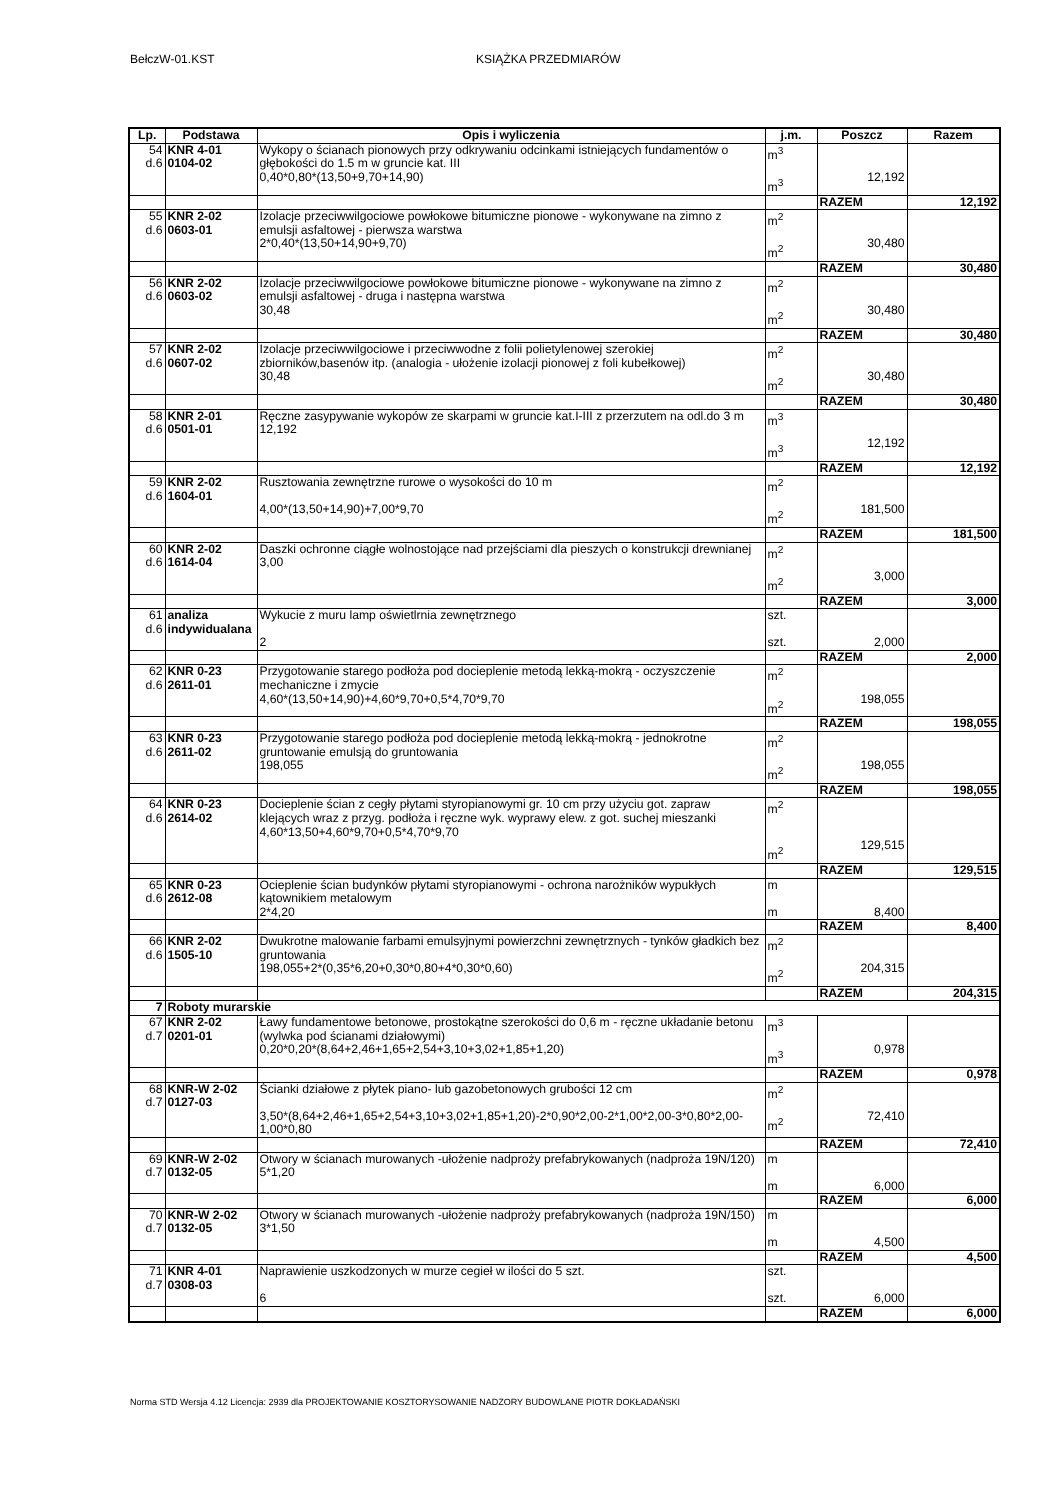BełczW-01.KST KSIĄŻKA PRZEDMIARÓW
| Lp. | Podstawa | Opis i wyliczenia | j.m. | Poszcz | Razem |
| --- | --- | --- | --- | --- | --- |
| 54 d.6 | KNR 4-01 0104-02 | Wykopy o ścianach pionowych przy odkrywaniu odcinkami istniejących fundamentów o głębokości do 1.5 m w gruncie kat. III 0,40*0,80*(13,50+9,70+14,90) | m<sup>3</sup> m<sup>3</sup> | 12,192 | |
| | | | | RAZEM | 12,192 |
| 55 d.6 | KNR 2-02 0603-01 | Izolacje przeciwwilgociowe powłokowe bitumiczne pionowe - wykonywane na zimno z emulsji asfaltowej - pierwsza warstwa 2*0,40*(13,50+14,90+9,70) | m<sup>2</sup> m<sup>2</sup> | 30,480 | |
| | | | | RAZEM | 30,480 |
| 56 d.6 | KNR 2-02 0603-02 | Izolacje przeciwwilgociowe powłokowe bitumiczne pionowe - wykonywane na zimno z emulsji asfaltowej - druga i następna warstwa 30,48 | m<sup>2</sup> m<sup>2</sup> | 30,480 | |
| | | | | RAZEM | 30,480 |
| 57 d.6 | KNR 2-02 0607-02 | Izolacje przeciwwilgociowe i przeciwwodne z folii polietylenowej szerokiej zbiorników,basenów itp. (analogia - ułożenie izolacji pionowej z foli kubełkowej) 30,48 | m<sup>2</sup> m<sup>2</sup> | 30,480 | |
| | | | | RAZEM | 30,480 |
| 58 d.6 | KNR 2-01 0501-01 | Ręczne zasypywanie wykopów ze skarpami w gruncie kat.I-III z przerzutem na odl.do 3 m 12,192 | m<sup>3</sup> m<sup>3</sup> | 12,192 | |
| | | | | RAZEM | 12,192 |
| 59 d.6 | KNR 2-02 1604-01 | Rusztowania zewnętrzne rurowe o wysokości do 10 m 4,00*(13,50+14,90)+7,00*9,70 | m<sup>2</sup> m<sup>2</sup> | 181,500 | |
| | | | | RAZEM | 181,500 |
| 60 d.6 | KNR 2-02 1614-04 | Daszki ochronne ciągłe wolnostojące nad przejściami dla pieszych o konstrukcji drewnianej 3,00 | m<sup>2</sup> m<sup>2</sup> | 3,000 | |
| | | | | RAZEM | 3,000 |
| 61 d.6 | analiza indywidualana | Wykucie z muru lamp oświetlrnia zewnętrznego 2 | szt. szt. | 2,000 | |
| | | | | RAZEM | 2,000 |
| 62 d.6 | KNR 0-23 2611-01 | Przygotowanie starego podłoża pod docieplenie metodą lekką-mokrą - oczyszczenie mechaniczne i zmycie 4,60*(13,50+14,90)+4,60*9,70+0,5*4,70*9,70 | m<sup>2</sup> m<sup>2</sup> | 198,055 | |
| | | | | RAZEM | 198,055 |
| 63 d.6 | KNR 0-23 2611-02 | Przygotowanie starego podłoża pod docieplenie metodą lekką-mokrą - jednokrotne gruntowanie emulsją do gruntowania 198,055 | m<sup>2</sup> m<sup>2</sup> | 198,055 | |
| | | | | RAZEM | 198,055 |
| 64 d.6 | KNR 0-23 2614-02 | Docieplenie ścian z cegły płytami styropianowymi gr. 10 cm przy użyciu got. zapraw klejących wraz z przyg. podłoża i ręczne wyk. wyprawy elew. z got. suchej mieszanki 4,60*13,50+4,60*9,70+0,5*4,70*9,70 | m<sup>2</sup> m<sup>2</sup> | 129,515 | |
| | | | | RAZEM | 129,515 |
| 65 d.6 | KNR 0-23 2612-08 | Ocieplenie ścian budynków płytami styropianowymi - ochrona narożników wypukłych kątownikiem metalowym 2*4,20 | m m | 8,400 | |
| | | | | RAZEM | 8,400 |
| 66 d.6 | KNR 2-02 1505-10 | Dwukrotne malowanie farbami emulsyjnymi powierzchni zewnętrznych - tynków gładkich bez gruntowania 198,055+2*(0,35*6,20+0,30*0,80+4*0,30*0,60) | m<sup>2</sup> m<sup>2</sup> | 204,315 | |
| | | | | RAZEM | 204,315 |
| 7 | Roboty murarskie | | | | |
| 67 d.7 | KNR 2-02 0201-01 | Ławy fundamentowe betonowe, prostokątne szerokości do 0,6 m - ręczne układanie betonu (wylwka pod ścianami działowymi) 0,20*0,20*(8,64+2,46+1,65+2,54+3,10+3,02+1,85+1,20) | m<sup>3</sup> m<sup>3</sup> | 0,978 | |
| | | | | RAZEM | 0,978 |
| 68 d.7 | KNR-W 2-02 0127-03 | Ścianki działowe z płytek piano- lub gazobetonowych grubości 12 cm 3,50*(8,64+2,46+1,65+2,54+3,10+3,02+1,85+1,20)-2*0,90*2,00-2*1,00*2,00-3*0,80*2,00-1,00*0,80 | m<sup>2</sup> m<sup>2</sup> | 72,410 | |
| | | | | RAZEM | 72,410 |
| 69 d.7 | KNR-W 2-02 0132-05 | Otwory w ścianach murowanych -ułożenie nadproży prefabrykowanych (nadproża 19N/120) 5*1,20 | m m | 6,000 | |
| | | | | RAZEM | 6,000 |
| 70 d.7 | KNR-W 2-02 0132-05 | Otwory w ścianach murowanych -ułożenie nadproży prefabrykowanych (nadproża 19N/150) 3*1,50 | m m | 4,500 | |
| | | | | RAZEM | 4,500 |
| 71 d.7 | KNR 4-01 0308-03 | Naprawienie uszkodzonych w murze cegieł w ilości do 5 szt. 6 | szt. szt. | 6,000 | |
| | | | | RAZEM | 6,000 |
Norma STD Wersja 4.12 Licencja: 2939 dla PROJEKTOWANIE KOSZTORYSOWANIE NADZORY BUDOWLANE PIOTR DOKŁADAŃSKI